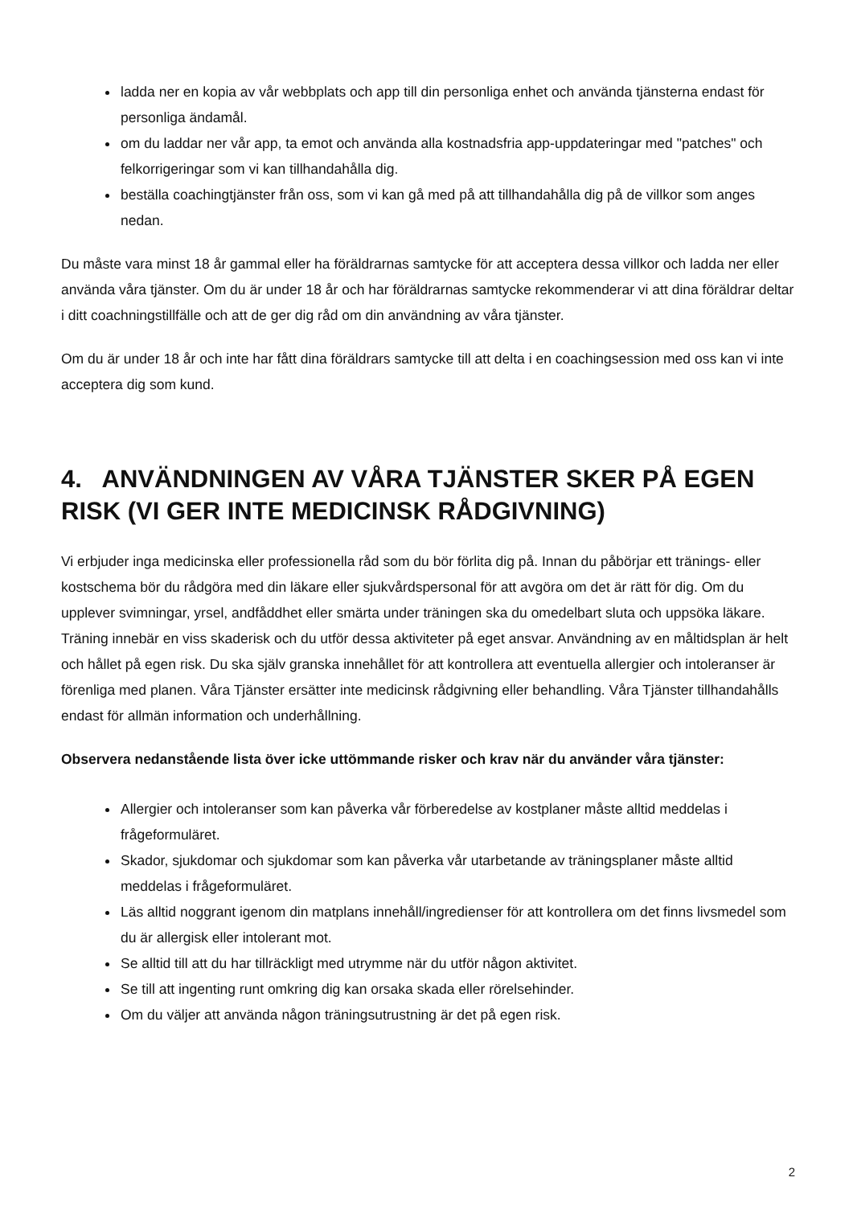ladda ner en kopia av vår webbplats och app till din personliga enhet och använda tjänsterna endast för personliga ändamål.
om du laddar ner vår app, ta emot och använda alla kostnadsfria app-uppdateringar med "patches" och felkorrigeringar som vi kan tillhandahålla dig.
beställa coachingtjänster från oss, som vi kan gå med på att tillhandahålla dig på de villkor som anges nedan.
Du måste vara minst 18 år gammal eller ha föräldrarnas samtycke för att acceptera dessa villkor och ladda ner eller använda våra tjänster. Om du är under 18 år och har föräldrarnas samtycke rekommenderar vi att dina föräldrar deltar i ditt coachningstillfälle och att de ger dig råd om din användning av våra tjänster.
Om du är under 18 år och inte har fått dina föräldrars samtycke till att delta i en coachingsession med oss kan vi inte acceptera dig som kund.
4. ANVÄNDNINGEN AV VÅRA TJÄNSTER SKER PÅ EGEN RISK (VI GER INTE MEDICINSK RÅDGIVNING)
Vi erbjuder inga medicinska eller professionella råd som du bör förlita dig på. Innan du påbörjar ett tränings- eller kostschema bör du rådgöra med din läkare eller sjukvårdspersonal för att avgöra om det är rätt för dig. Om du upplever svimningar, yrsel, andfåddhet eller smärta under träningen ska du omedelbart sluta och uppsöka läkare. Träning innebär en viss skaderisk och du utför dessa aktiviteter på eget ansvar. Användning av en måltidsplan är helt och hållet på egen risk. Du ska själv granska innehållet för att kontrollera att eventuella allergier och intoleranser är förenliga med planen. Våra Tjänster ersätter inte medicinsk rådgivning eller behandling. Våra Tjänster tillhandahålls endast för allmän information och underhållning.
Observera nedanstående lista över icke uttömmande risker och krav när du använder våra tjänster:
Allergier och intoleranser som kan påverka vår förberedelse av kostplaner måste alltid meddelas i frågeformuläret.
Skador, sjukdomar och sjukdomar som kan påverka vår utarbetande av träningsplaner måste alltid meddelas i frågeformuläret.
Läs alltid noggrant igenom din matplans innehåll/ingredienser för att kontrollera om det finns livsmedel som du är allergisk eller intolerant mot.
Se alltid till att du har tillräckligt med utrymme när du utför någon aktivitet.
Se till att ingenting runt omkring dig kan orsaka skada eller rörelsehinder.
Om du väljer att använda någon träningsutrustning är det på egen risk.
2